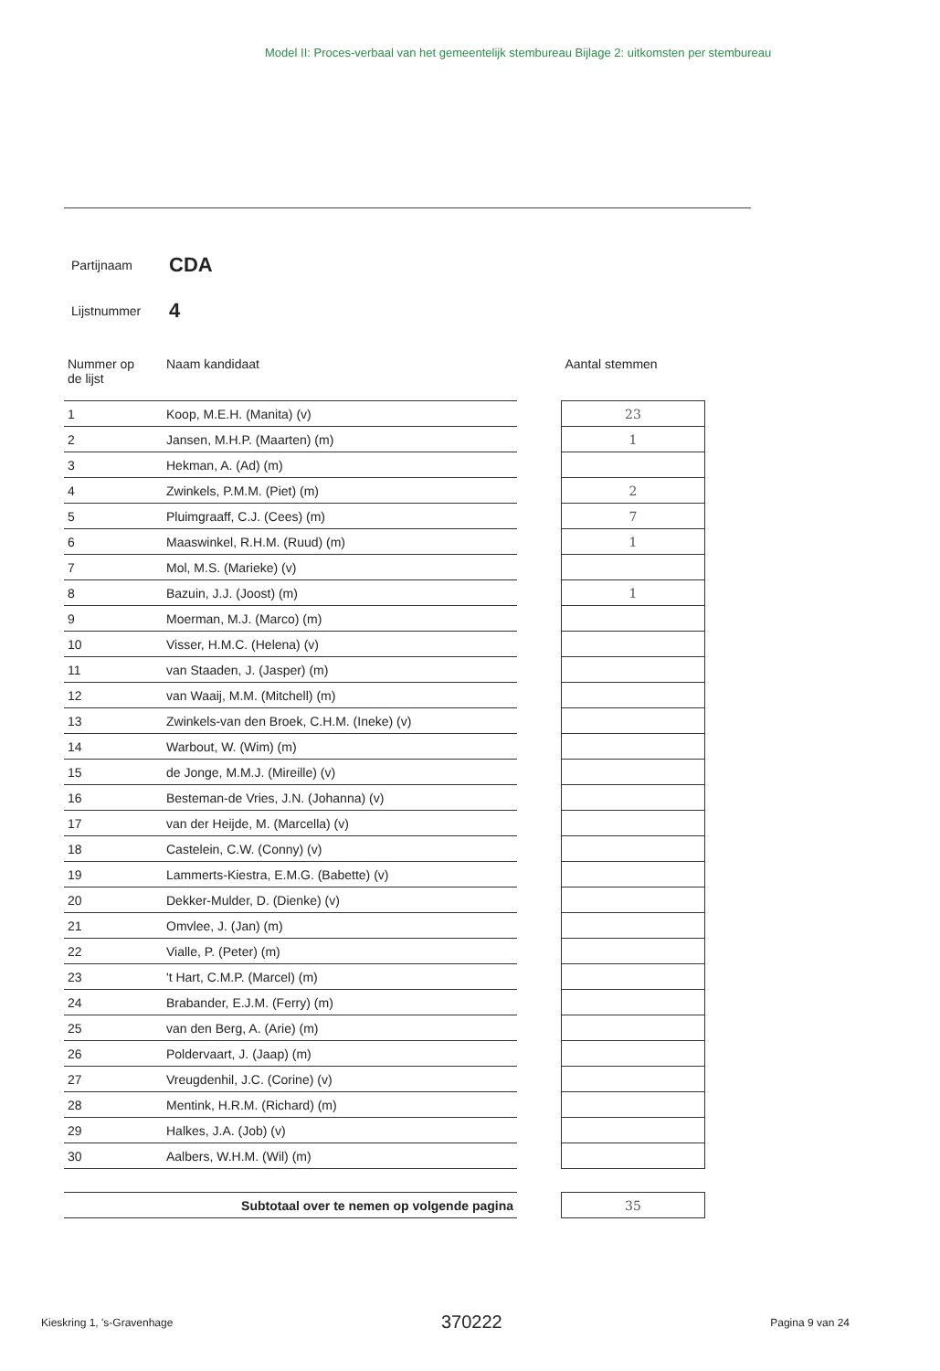Model II: Proces-verbaal van het gemeentelijk stembureau Bijlage 2: uitkomsten per stembureau
Partijnaam CDA
Lijstnummer 4
| Nummer op de lijst | Naam kandidaat | | Aantal stemmen |
| --- | --- | --- | --- |
| 1 | Koop, M.E.H. (Manita) (v) | | 23 |
| 2 | Jansen, M.H.P. (Maarten) (m) | | 1 |
| 3 | Hekman, A. (Ad) (m) | | |
| 4 | Zwinkels, P.M.M. (Piet) (m) | | 2 |
| 5 | Pluimgraaff, C.J. (Cees) (m) | | 7 |
| 6 | Maaswinkel, R.H.M. (Ruud) (m) | | 1 |
| 7 | Mol, M.S. (Marieke) (v) | | |
| 8 | Bazuin, J.J. (Joost) (m) | | 1 |
| 9 | Moerman, M.J. (Marco) (m) | | |
| 10 | Visser, H.M.C. (Helena) (v) | | |
| 11 | van Staaden, J. (Jasper) (m) | | |
| 12 | van Waaij, M.M. (Mitchell) (m) | | |
| 13 | Zwinkels-van den Broek, C.H.M. (Ineke) (v) | | |
| 14 | Warbout, W. (Wim) (m) | | |
| 15 | de Jonge, M.M.J. (Mireille) (v) | | |
| 16 | Besteman-de Vries, J.N. (Johanna) (v) | | |
| 17 | van der Heijde, M. (Marcella) (v) | | |
| 18 | Castelein, C.W. (Conny) (v) | | |
| 19 | Lammerts-Kiestra, E.M.G. (Babette) (v) | | |
| 20 | Dekker-Mulder, D. (Dienke) (v) | | |
| 21 | Omvlee, J. (Jan) (m) | | |
| 22 | Vialle, P. (Peter) (m) | | |
| 23 | 't Hart, C.M.P. (Marcel) (m) | | |
| 24 | Brabander, E.J.M. (Ferry) (m) | | |
| 25 | van den Berg, A. (Arie) (m) | | |
| 26 | Poldervaart, J. (Jaap) (m) | | |
| 27 | Vreugdenhil, J.C. (Corine) (v) | | |
| 28 | Mentink, H.R.M. (Richard) (m) | | |
| 29 | Halkes, J.A. (Job) (v) | | |
| 30 | Aalbers, W.H.M. (Wil) (m) | | |
| Subtotaal over te nemen op volgende pagina | | | 35 |
Kieskring 1, 's-Gravenhage 370222 Pagina 9 van 24